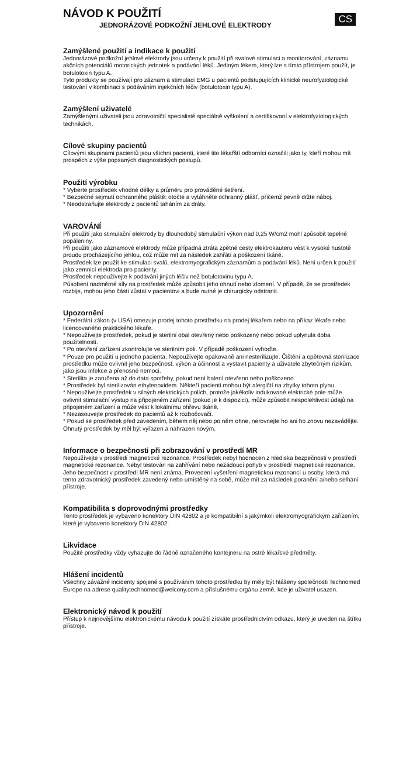CS
NÁVOD K POUŽITÍ
JEDNORÁZOVÉ PODKOŽNÍ JEHLOVÉ ELEKTRODY
Zamýšlené použití a indikace k použití
Jednorázové podkožní jehlové elektrody jsou určeny k použití při svalové stimulaci a monitorování, záznamu akčních potenciálů motorických jednotek a podávání léků. Jediným lékem, který lze s tímto přístrojem použít, je botulotoxin typu A.
Tyto produkty se používají pro záznam a stimulaci EMG u pacientů podstupujících klinické neurofyziologické testování v kombinaci s podáváním injekčních léčiv (botulotoxin typu A).
Zamýšlení uživatelé
Zamýšlenými uživateli jsou zdravotničtí specialisté speciálně vyškolení a certifikovaní v elektrofyziologických technikách.
Cílové skupiny pacientů
Cílovými skupinami pacientů jsou všichni pacienti, které tito lékařští odborníci označili jako ty, kteří mohou mít prospěch z výše popsaných diagnostických postupů.
Použití výrobku
* Vyberte prostředek vhodné délky a průměru pro prováděné šetření.
* Bezpečné sejmutí ochranného pláště: otočte a vytáhněte ochranný plášť, přičemž pevně držte náboj.
* Neodstraňujte elektrody z pacientů taháním za dráty.
VAROVÁNÍ
Při použití jako stimulační elektrody by dlouhodobý stimulační výkon nad 0,25 W/cm2 mohl způsobit tepelné popáleniny.
Při použití jako záznamové elektrody může případná ztráta zpětné cesty elektrokauteru vést k vysoké hustotě proudu procházejícího jehlou, což může mít za následek zahřátí a poškození tkáně.
Prostředek lze použít ke stimulaci svalů, elektromyografickým záznamům a podávání léků. Není určen k použití jako zemnicí elektroda pro pacienty.
Prostředek nepoužívejte k podávání jiných léčiv než botulotoxinu typu A.
Působení nadměrné síly na prostředek může způsobit jeho ohnutí nebo zlomení. V případě, že se prostředek rozbije, mohou jeho části zůstat v pacientovi a bude nutné je chirurgicky odstranit.
Upozornění
* Federální zákon (v USA) omezuje prodej tohoto prostředku na prodej lékařem nebo na příkaz lékaře nebo licencovaného praktického lékaře.
* Nepoužívejte prostředek, pokud je sterilní obal otevřený nebo poškozený nebo pokud uplynula doba použitelnosti.
* Po otevření zařízení zkontrolujte ve sterilním poli. V případě poškození vyhoďte.
* Pouze pro použití u jednoho pacienta. Nepoužívejte opakovaně ani nesterilizujte. Čištění a opětovná sterilizace prostředku může ovlivnit jeho bezpečnost, výkon a účinnost a vystavit pacienty a uživatele zbytečným rizikům, jako jsou infekce a přenosné nemoci.
* Sterilita je zaručena až do data spotřeby, pokud není balení otevřeno nebo poškozeno.
* Prostředek byl sterilizován ethylenoxidem. Někteří pacienti mohou být alergičtí na zbytky tohoto plynu.
* Nepoužívejte prostředek v silných elektrických polích, protože jakékoliv indukované elektrické pole může ovlivnit stimulační výstup na připojeném zařízení (pokud je k dispozici), může způsobit nespolehlivost údajů na připojeném zařízení a může vést k lokálnímu ohřevu tkáně.
* Nezasouvejte prostředek do pacientů až k rozbočovači.
* Pokud se prostředek před zavedením, během něj nebo po něm ohne, nerovnejte ho ani ho znovu nezavádějte. Ohnutý prostředek by měl být vyřazen a nahrazen novým.
Informace o bezpečnosti při zobrazování v prostředí MR
Nepoužívejte v prostředí magnetické rezonance. Prostředek nebyl hodnocen z hlediska bezpečnosti v prostředí magnetické rezonance. Nebyl testován na zahřívání nebo nežádoucí pohyb v prostředí magnetické rezonance. Jeho bezpečnost v prostředí MR není známa. Provedení vyšetření magnetickou rezonancí u osoby, která má tento zdravotnický prostředek zavedený nebo umístěný na sobě, může mít za následek poranění a/nebo selhání přístroje.
Kompatibilita s doprovodnými prostředky
Tento prostředek je vybaveno konektory DIN 42802 a je kompatibilní s jakýmkoli elektromyografickým zařízením, které je vybaveno konektory DIN 42802.
Likvidace
Použité prostředky vždy vyhazujte do řádně označeného kontejneru na ostré lékařské předměty.
Hlášení incidentů
Všechny závažné incidenty spojené s používáním tohoto prostředku by měly být hlášeny společnosti Technomed Europe na adrese qualitytechnomed@welcony.com a příslušnému orgánu země, kde je uživatel usazen.
Elektronický návod k použití
Přístup k nejnovějšímu elektronickému návodu k použití získáte prostřednictvím odkazu, který je uveden na štítku přístroje.